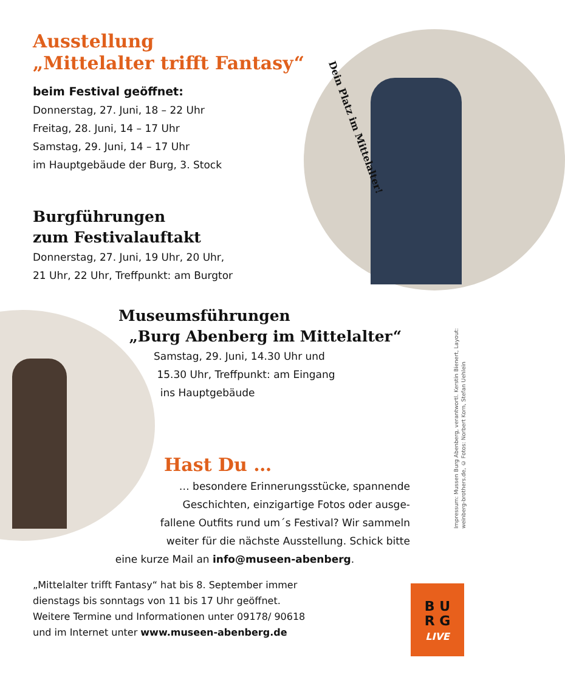Ausstellung
„Mittelalter trifft Fantasy“
beim Festival geöffnet:
Donnerstag, 27. Juni, 18 – 22 Uhr
Freitag, 28. Juni, 14 – 17 Uhr
Samstag, 29. Juni, 14 – 17 Uhr
im Hauptgebäude der Burg, 3. Stock
Dein Platz im Mittelalter!
Burgführungen
zum Festivalauftakt
Donnerstag, 27. Juni, 19 Uhr, 20 Uhr,
21 Uhr, 22 Uhr, Treffpunkt: am Burgtor
Museumsführungen
„Burg Abenberg im Mittelalter“
Samstag, 29. Juni, 14.30 Uhr und
15.30 Uhr, Treffpunkt: am Eingang
ins Hauptgebäude
Hast Du …
… besondere Erinnerungsstücke, spannende
Geschichten, einzigartige Fotos oder ausge-
fallene Outfits rund um´s Festival? Wir sammeln
weiter für die nächste Ausstellung. Schick bitte
eine kurze Mail an info@museen-abenberg.
„Mittelalter trifft Fantasy“ hat bis 8. September immer
dienstags bis sonntags von 11 bis 17 Uhr geöffnet.
Weitere Termine und Informationen unter 09178/ 90618
und im Internet unter www.museen-abenberg.de
Impressum: Mussen Burg Abenberg, verantwortl. Kerstin Bienert, Layout:
weinberg-brothers.de, © Fotos: Norbert Korn, Stefan Uehlein
B U
R G
LIVE